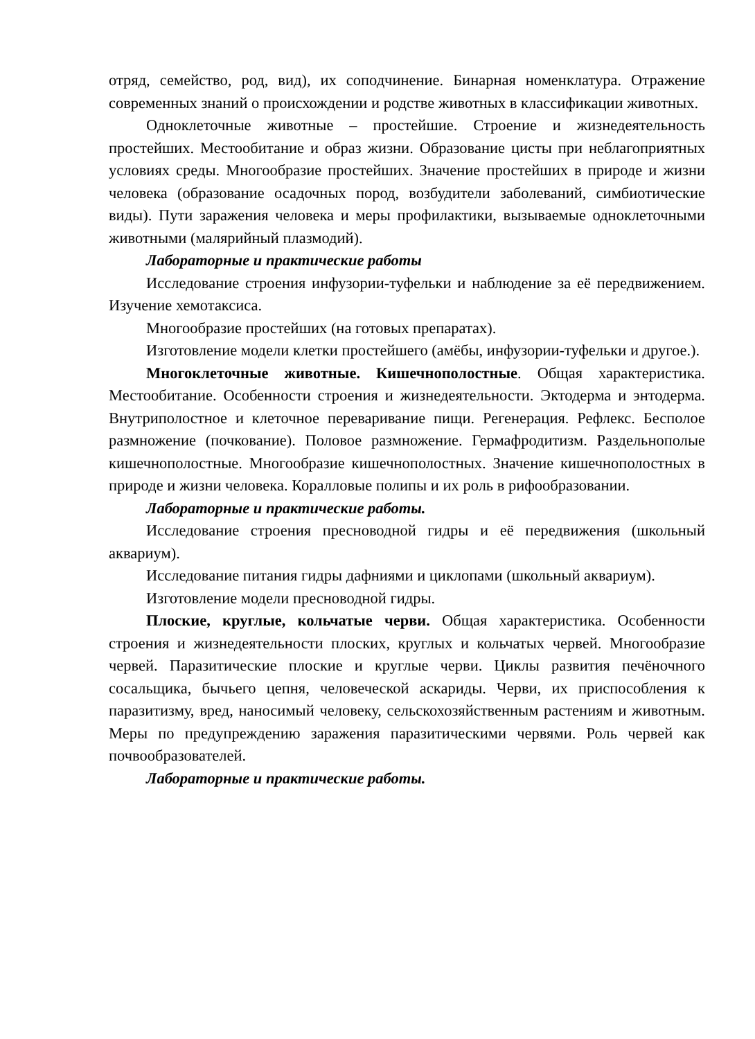отряд, семейство, род, вид), их соподчинение. Бинарная номенклатура. Отражение современных знаний о происхождении и родстве животных в классификации животных.
Одноклеточные животные – простейшие. Строение и жизнедеятельность простейших. Местообитание и образ жизни. Образование цисты при неблагоприятных условиях среды. Многообразие простейших. Значение простейших в природе и жизни человека (образование осадочных пород, возбудители заболеваний, симбиотические виды). Пути заражения человека и меры профилактики, вызываемые одноклеточными животными (малярийный плазмодий).
Лабораторные и практические работы
Исследование строения инфузории-туфельки и наблюдение за её передвижением. Изучение хемотаксиса.
Многообразие простейших (на готовых препаратах).
Изготовление модели клетки простейшего (амёбы, инфузории-туфельки и другое.).
Многоклеточные животные. Кишечнополостные. Общая характеристика. Местообитание. Особенности строения и жизнедеятельности. Эктодерма и энтодерма. Внутриполостное и клеточное переваривание пищи. Регенерация. Рефлекс. Бесполое размножение (почкование). Половое размножение. Гермафродитизм. Раздельнополые кишечнополостные. Многообразие кишечнополостных. Значение кишечнополостных в природе и жизни человека. Коралловые полипы и их роль в рифообразовании.
Лабораторные и практические работы.
Исследование строения пресноводной гидры и её передвижения (школьный аквариум).
Исследование питания гидры дафниями и циклопами (школьный аквариум).
Изготовление модели пресноводной гидры.
Плоские, круглые, кольчатые черви. Общая характеристика. Особенности строения и жизнедеятельности плоских, круглых и кольчатых червей. Многообразие червей. Паразитические плоские и круглые черви. Циклы развития печёночного сосальщика, бычьего цепня, человеческой аскариды. Черви, их приспособления к паразитизму, вред, наносимый человеку, сельскохозяйственным растениям и животным. Меры по предупреждению заражения паразитическими червями. Роль червей как почвообразователей.
Лабораторные и практические работы.